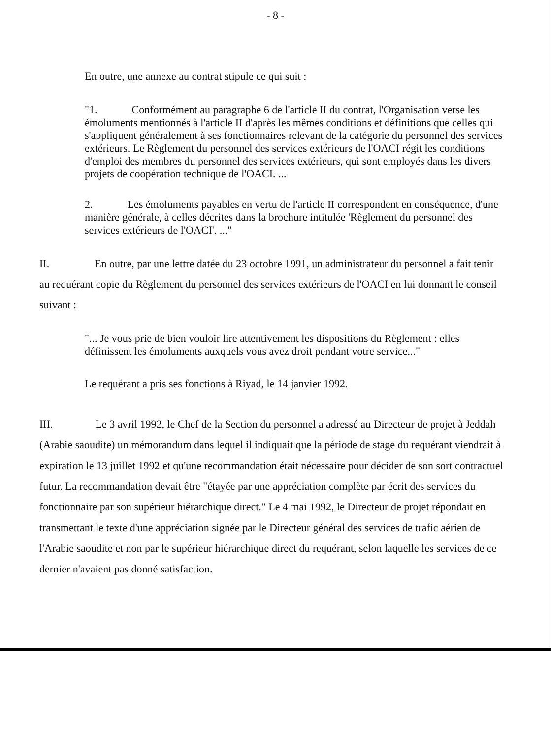- 8 -
En outre, une annexe au contrat stipule ce qui suit :
"1. Conformément au paragraphe 6 de l'article II du contrat, l'Organisation verse les émoluments mentionnés à l'article II d'après les mêmes conditions et définitions que celles qui s'appliquent généralement à ses fonctionnaires relevant de la catégorie du personnel des services extérieurs. Le Règlement du personnel des services extérieurs de l'OACI régit les conditions d'emploi des membres du personnel des services extérieurs, qui sont employés dans les divers projets de coopération technique de l'OACI. ...
2. Les émoluments payables en vertu de l'article II correspondent en conséquence, d'une manière générale, à celles décrites dans la brochure intitulée 'Règlement du personnel des services extérieurs de l'OACI'. ..."
II. En outre, par une lettre datée du 23 octobre 1991, un administrateur du personnel a fait tenir au requérant copie du Règlement du personnel des services extérieurs de l'OACI en lui donnant le conseil suivant :
"... Je vous prie de bien vouloir lire attentivement les dispositions du Règlement : elles définissent les émoluments auxquels vous avez droit pendant votre service..."
Le requérant a pris ses fonctions à Riyad, le 14 janvier 1992.
III. Le 3 avril 1992, le Chef de la Section du personnel a adressé au Directeur de projet à Jeddah (Arabie saoudite) un mémorandum dans lequel il indiquait que la période de stage du requérant viendrait à expiration le 13 juillet 1992 et qu'une recommandation était nécessaire pour décider de son sort contractuel futur. La recommandation devait être "étayée par une appréciation complète par écrit des services du fonctionnaire par son supérieur hiérarchique direct." Le 4 mai 1992, le Directeur de projet répondait en transmettant le texte d'une appréciation signée par le Directeur général des services de trafic aérien de l'Arabie saoudite et non par le supérieur hiérarchique direct du requérant, selon laquelle les services de ce dernier n'avaient pas donné satisfaction.